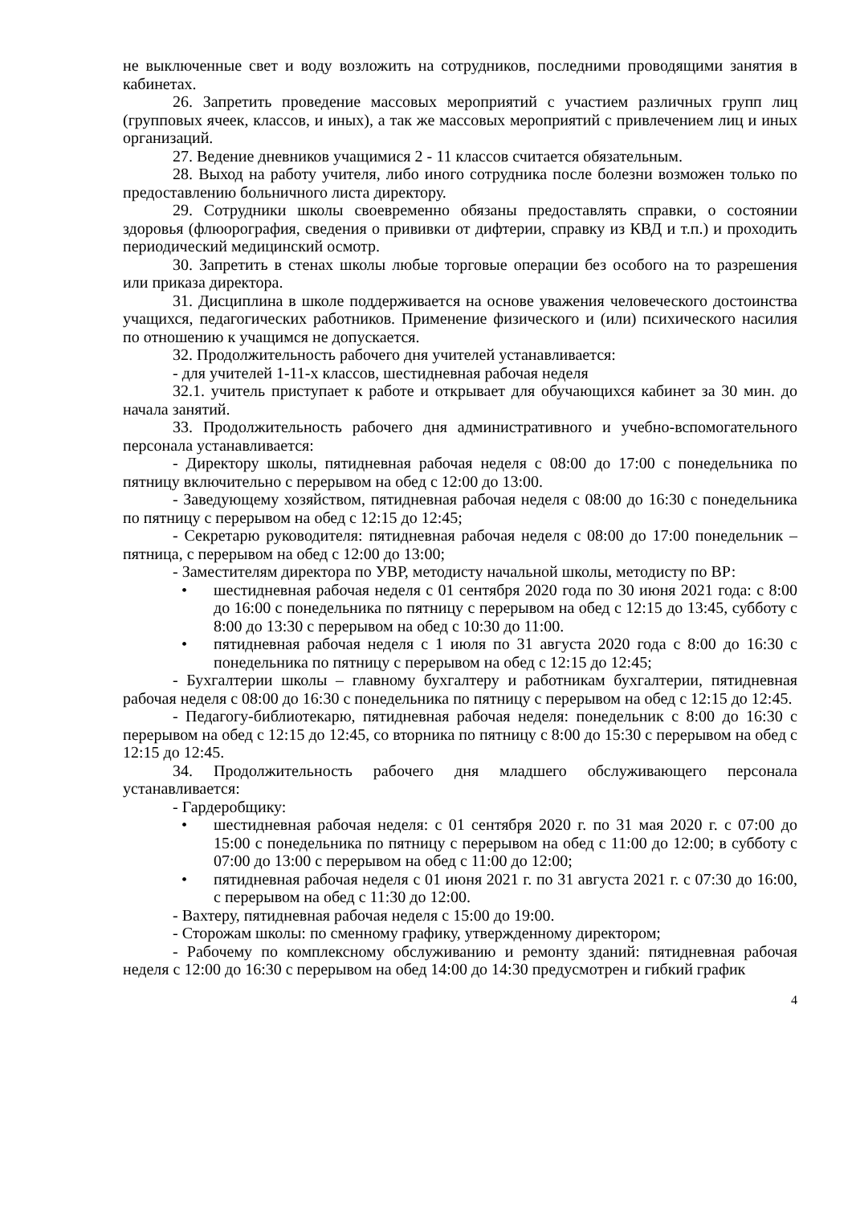не выключенные свет и воду возложить на сотрудников, последними проводящими занятия в кабинетах.
26. Запретить проведение массовых мероприятий с участием различных групп лиц (групповых ячеек, классов, и иных), а так же массовых мероприятий с привлечением лиц и иных организаций.
27. Ведение дневников учащимися 2 - 11 классов считается обязательным.
28. Выход на работу учителя, либо иного сотрудника после болезни возможен только по предоставлению больничного листа директору.
29. Сотрудники школы своевременно обязаны предоставлять справки, о состоянии здоровья (флюорография, сведения о прививки от дифтерии, справку из КВД и т.п.) и проходить периодический медицинский осмотр.
30. Запретить в стенах школы любые торговые операции без особого на то разрешения или приказа директора.
31. Дисциплина в школе поддерживается на основе уважения человеческого достоинства учащихся, педагогических работников. Применение физического и (или) психического насилия по отношению к учащимся не допускается.
32. Продолжительность рабочего дня учителей устанавливается:
- для учителей 1-11-х классов, шестидневная рабочая неделя
32.1. учитель приступает к работе и открывает для обучающихся кабинет за 30 мин. до начала занятий.
33. Продолжительность рабочего дня административного и учебно-вспомогательного персонала устанавливается:
- Директору школы, пятидневная рабочая неделя с 08:00 до 17:00 с понедельника по пятницу включительно с перерывом на обед с 12:00 до 13:00.
- Заведующему хозяйством, пятидневная рабочая неделя с 08:00 до 16:30 с понедельника по пятницу с перерывом на обед с 12:15 до 12:45;
- Секретарю руководителя: пятидневная рабочая неделя с 08:00 до 17:00 понедельник – пятница, с перерывом на обед с 12:00 до 13:00;
- Заместителям директора по УВР, методисту начальной школы, методисту по ВР:
• шестидневная рабочая неделя с 01 сентября 2020 года по 30 июня 2021 года: с 8:00 до 16:00 с понедельника по пятницу с перерывом на обед с 12:15 до 13:45, субботу с 8:00 до 13:30 с перерывом на обед с 10:30 до 11:00.
• пятидневная рабочая неделя с 1 июля по 31 августа 2020 года с 8:00 до 16:30 с понедельника по пятницу с перерывом на обед с 12:15 до 12:45;
- Бухгалтерии школы – главному бухгалтеру и работникам бухгалтерии, пятидневная рабочая неделя с 08:00 до 16:30 с понедельника по пятницу с перерывом на обед с 12:15 до 12:45.
- Педагогу-библиотекарю, пятидневная рабочая неделя: понедельник с 8:00 до 16:30 с перерывом на обед с 12:15 до 12:45, со вторника по пятницу с 8:00 до 15:30 с перерывом на обед с 12:15 до 12:45.
34. Продолжительность рабочего дня младшего обслуживающего персонала устанавливается:
- Гардеробщику:
• шестидневная рабочая неделя: с 01 сентября 2020 г. по 31 мая 2020 г. с 07:00 до 15:00 с понедельника по пятницу с перерывом на обед с 11:00 до 12:00; в субботу с 07:00 до 13:00 с перерывом на обед с 11:00 до 12:00;
• пятидневная рабочая неделя с 01 июня 2021 г. по 31 августа 2021 г. с 07:30 до 16:00, с перерывом на обед с 11:30 до 12:00.
- Вахтеру, пятидневная рабочая неделя с 15:00 до 19:00.
- Сторожам школы: по сменному графику, утвержденному директором;
- Рабочему по комплексному обслуживанию и ремонту зданий: пятидневная рабочая неделя с 12:00 до 16:30 с перерывом на обед 14:00 до 14:30 предусмотрен и гибкий график
4